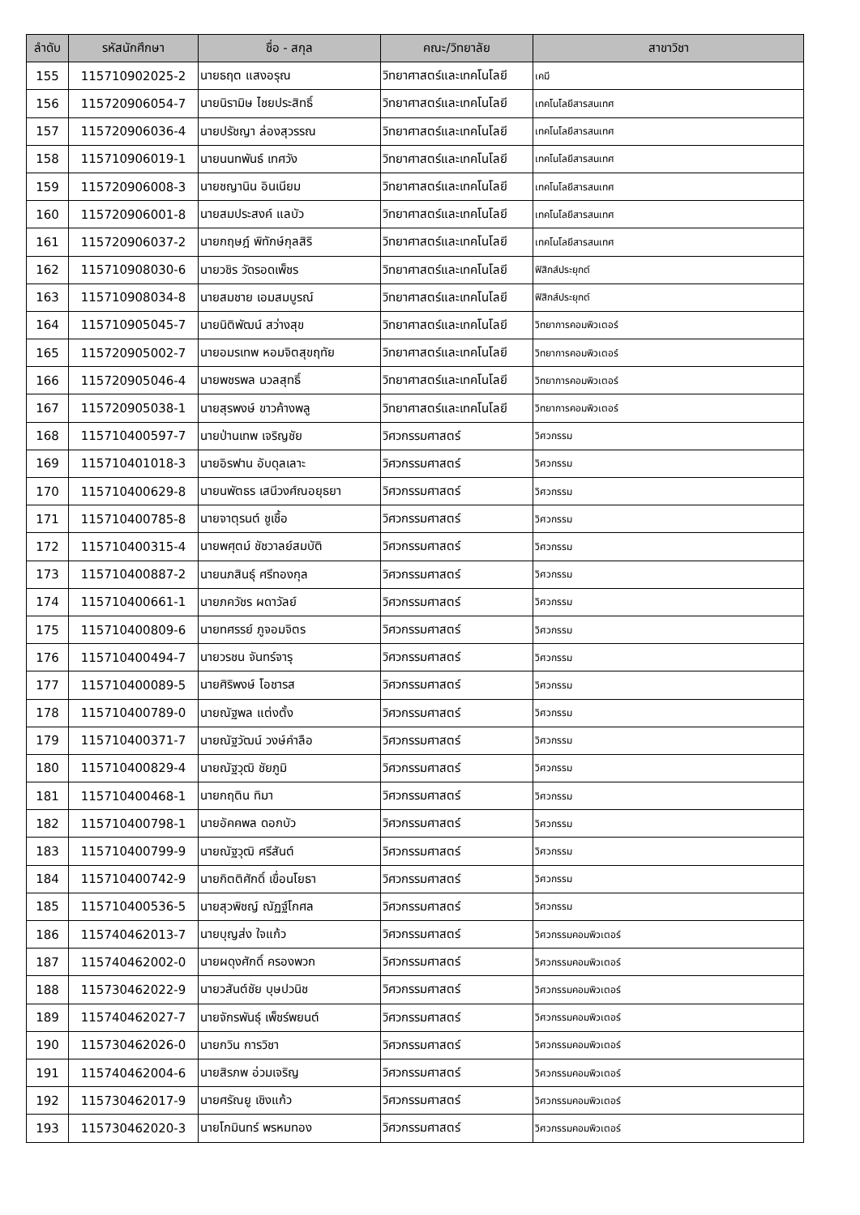| ลำดับ | รหัสนักศึกษา | ชื่อ - สกุล | คณะ/วิทยาลัย | สาขาวิชา |
| --- | --- | --- | --- | --- |
| 155 | 115710902025-2 | นายธฤต แสงอรุณ | วิทยาศาสตร์และเทคโนโลยี | เคมี |
| 156 | 115720906054-7 | นายนิรามิษ ไชยประสิทธิ์ | วิทยาศาสตร์และเทคโนโลยี | เทคโนโลยีสารสนเทศ |
| 157 | 115720906036-4 | นายปรัชญา ล่องสุวรรณ | วิทยาศาสตร์และเทคโนโลยี | เทคโนโลยีสารสนเทศ |
| 158 | 115710906019-1 | นายนนทพันธ์ เทศวัง | วิทยาศาสตร์และเทคโนโลยี | เทคโนโลยีสารสนเทศ |
| 159 | 115720906008-3 | นายชญานิน อินเนียม | วิทยาศาสตร์และเทคโนโลยี | เทคโนโลยีสารสนเทศ |
| 160 | 115720906001-8 | นายสมประสงค์ แลบัว | วิทยาศาสตร์และเทคโนโลยี | เทคโนโลยีสารสนเทศ |
| 161 | 115720906037-2 | นายกฤษฎ์ พิทักษ์กุลสิริ | วิทยาศาสตร์และเทคโนโลยี | เทคโนโลยีสารสนเทศ |
| 162 | 115710908030-6 | นายวชิร วัดรอดเพ็ชร | วิทยาศาสตร์และเทคโนโลยี | ฟิสิกส์ประยุกต์ |
| 163 | 115710908034-8 | นายสมชาย เอมสมบูรณ์ | วิทยาศาสตร์และเทคโนโลยี | ฟิสิกส์ประยุกต์ |
| 164 | 115710905045-7 | นายนิติพัฒน์ สว่างสุข | วิทยาศาสตร์และเทคโนโลยี | วิทยาการคอมพิวเตอร์ |
| 165 | 115720905002-7 | นายอมรเทพ หอมจิตสุขฤทัย | วิทยาศาสตร์และเทคโนโลยี | วิทยาการคอมพิวเตอร์ |
| 166 | 115720905046-4 | นายพชรพล นวลสุทธิ์ | วิทยาศาสตร์และเทคโนโลยี | วิทยาการคอมพิวเตอร์ |
| 167 | 115720905038-1 | นายสุรพงษ์ ขาวค้างพลู | วิทยาศาสตร์และเทคโนโลยี | วิทยาการคอมพิวเตอร์ |
| 168 | 115710400597-7 | นายป่านเทพ เจริญชัย | วิศวกรรมศาสตร์ | วิศวกรรม |
| 169 | 115710401018-3 | นายอิรฟาน อับดุลเลาะ | วิศวกรรมศาสตร์ | วิศวกรรม |
| 170 | 115710400629-8 | นายนพัตธร เสนีวงศ์ณอยุธยา | วิศวกรรมศาสตร์ | วิศวกรรม |
| 171 | 115710400785-8 | นายจาตุรนต์ ชูเชื้อ | วิศวกรรมศาสตร์ | วิศวกรรม |
| 172 | 115710400315-4 | นายพศุตม์ ชัชวาลย์สมบัติ | วิศวกรรมศาสตร์ | วิศวกรรม |
| 173 | 115710400887-2 | นายนภสินธุ์ ศรีทองกุล | วิศวกรรมศาสตร์ | วิศวกรรม |
| 174 | 115710400661-1 | นายภควัชร ผดาวัลย์ | วิศวกรรมศาสตร์ | วิศวกรรม |
| 175 | 115710400809-6 | นายทศรรย์ ภูจอมจิตร | วิศวกรรมศาสตร์ | วิศวกรรม |
| 176 | 115710400494-7 | นายวรชน จันทร์จารุ | วิศวกรรมศาสตร์ | วิศวกรรม |
| 177 | 115710400089-5 | นายศิริพงษ์ โอชารส | วิศวกรรมศาสตร์ | วิศวกรรม |
| 178 | 115710400789-0 | นายณัฐพล แต่งตั้ง | วิศวกรรมศาสตร์ | วิศวกรรม |
| 179 | 115710400371-7 | นายณัฐวัฒน์ วงษ์คำลือ | วิศวกรรมศาสตร์ | วิศวกรรม |
| 180 | 115710400829-4 | นายณัฐวุฒิ ชัยภูมิ | วิศวกรรมศาสตร์ | วิศวกรรม |
| 181 | 115710400468-1 | นายกฤติน ทิมา | วิศวกรรมศาสตร์ | วิศวกรรม |
| 182 | 115710400798-1 | นายอัคคพล ดอกบัว | วิศวกรรมศาสตร์ | วิศวกรรม |
| 183 | 115710400799-9 | นายณัฐวุฒิ ศรีสันต์ | วิศวกรรมศาสตร์ | วิศวกรรม |
| 184 | 115710400742-9 | นายกิตติศักดิ์ เขื่อนโยธา | วิศวกรรมศาสตร์ | วิศวกรรม |
| 185 | 115710400536-5 | นายสุวพิชญ์ ณัฏฐ์โกศล | วิศวกรรมศาสตร์ | วิศวกรรม |
| 186 | 115740462013-7 | นายบุญส่ง ใจแก้ว | วิศวกรรมศาสตร์ | วิศวกรรมคอมพิวเตอร์ |
| 187 | 115740462002-0 | นายผดุงศักดิ์ ครองพวก | วิศวกรรมศาสตร์ | วิศวกรรมคอมพิวเตอร์ |
| 188 | 115730462022-9 | นายวสันต์ชัย บุษปวนิช | วิศวกรรมศาสตร์ | วิศวกรรมคอมพิวเตอร์ |
| 189 | 115740462027-7 | นายจักรพันธุ์ เพ็ชร์พยนต์ | วิศวกรรมศาสตร์ | วิศวกรรมคอมพิวเตอร์ |
| 190 | 115730462026-0 | นายกวิน การวิชา | วิศวกรรมศาสตร์ | วิศวกรรมคอมพิวเตอร์ |
| 191 | 115740462004-6 | นายสิรภพ อ่วมเจริญ | วิศวกรรมศาสตร์ | วิศวกรรมคอมพิวเตอร์ |
| 192 | 115730462017-9 | นายศรัณยู เชิงแก้ว | วิศวกรรมศาสตร์ | วิศวกรรมคอมพิวเตอร์ |
| 193 | 115730462020-3 | นายโกมินทร์ พรหมทอง | วิศวกรรมศาสตร์ | วิศวกรรมคอมพิวเตอร์ |